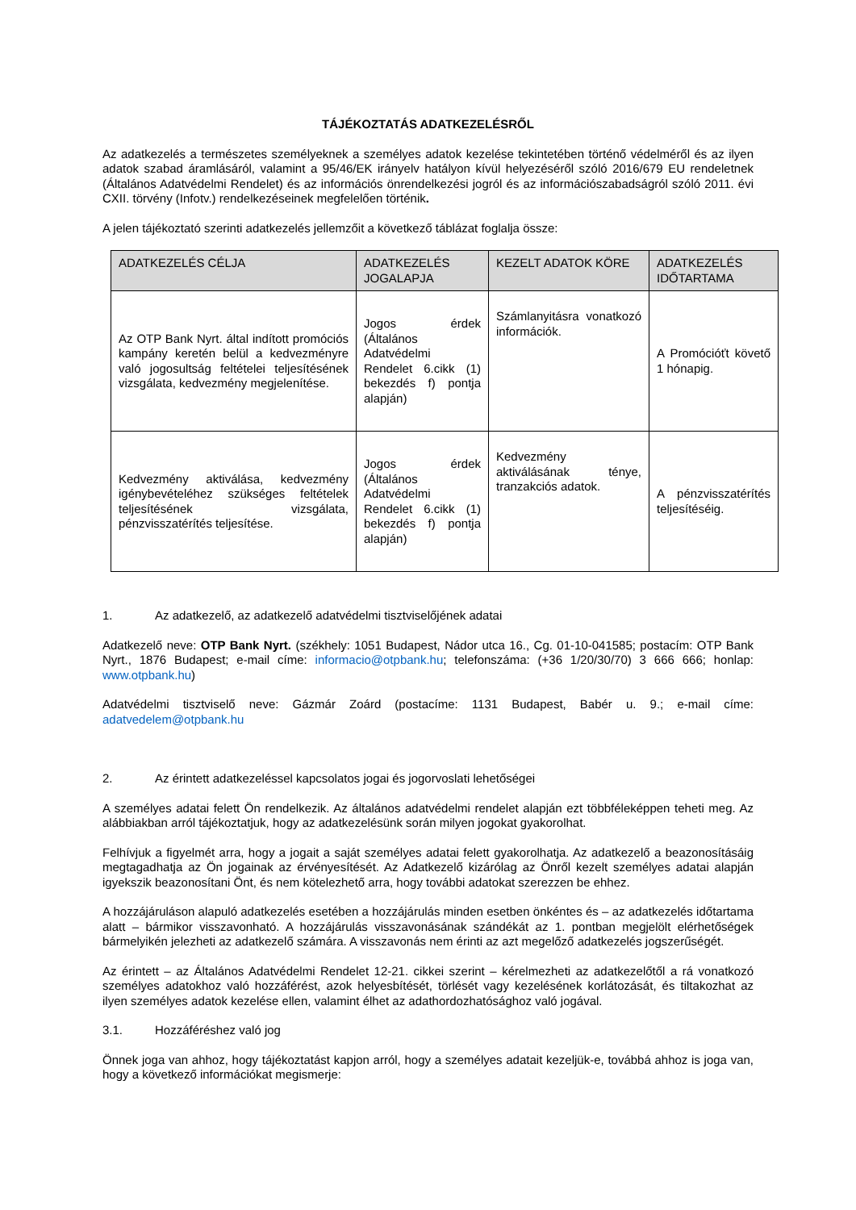TÁJÉKOZTATÁS ADATKEZELÉSRŐL
Az adatkezelés a természetes személyeknek a személyes adatok kezelése tekintetében történő védelméről és az ilyen adatok szabad áramlásáról, valamint a 95/46/EK irányelv hatályon kívül helyezéséről szóló 2016/679 EU rendeletnek (Általános Adatvédelmi Rendelet) és az információs önrendelkezési jogról és az információszabadságról szóló 2011. évi CXII. törvény (Infotv.) rendelkezéseinek megfelelően történik.
A jelen tájékoztató szerinti adatkezelés jellemzőit a következő táblázat foglalja össze:
| ADATKEZELÉS CÉLJA | ADATKEZELÉS JOGALAPJA | KEZELT ADATOK KÖRE | ADATKEZELÉS IDŐTARTAMA |
| --- | --- | --- | --- |
| Az OTP Bank Nyrt. által indított promóciós kampány keretén belül a kedvezményre való jogosultság feltételei teljesítésének vizsgálata, kedvezmény megjelenítése. | Jogos érdek (Általános Adatvédelmi Rendelet 6.cikk (1) bekezdés f) pontja alapján) | Számlanyitásra vonatkozó információk. | A Promócióťt követő 1 hónapig. |
| Kedvezmény aktiválása, kedvezmény igénybevételéhez szükséges feltételek teljesítésének vizsgálata, pénzvisszatérítés teljesítése. | Jogos érdek (Általános Adatvédelmi Rendelet 6.cikk (1) bekezdés f) pontja alapján) | Kedvezmény aktiválásának ténye, tranzakciós adatok. | A pénzvisszatérítés teljesítéséig. |
1. Az adatkezelő, az adatkezelő adatvédelmi tisztviselőjének adatai
Adatkezelő neve: OTP Bank Nyrt. (székhely: 1051 Budapest, Nádor utca 16., Cg. 01-10-041585; postacím: OTP Bank Nyrt., 1876 Budapest; e-mail címe: informacio@otpbank.hu; telefonszáma: (+36 1/20/30/70) 3 666 666; honlap: www.otpbank.hu)
Adatvédelmi tisztviselő neve: Gázmár Zoárd (postacíme: 1131 Budapest, Babér u. 9.; e-mail címe: adatvedelem@otpbank.hu
2. Az érintett adatkezeléssel kapcsolatos jogai és jogorvoslati lehetőségei
A személyes adatai felett Ön rendelkezik. Az általános adatvédelmi rendelet alapján ezt többféleképpen teheti meg. Az alábbiakban arról tájékoztatjuk, hogy az adatkezelésünk során milyen jogokat gyakorolhat.
Felhívjuk a figyelmét arra, hogy a jogait a saját személyes adatai felett gyakorolhatja. Az adatkezelő a beazonosításáig megtagadhatja az Ön jogainak az érvényesítését. Az Adatkezelő kizárólag az Önről kezelt személyes adatai alapján igyekszik beazonosítani Önt, és nem kötelezhető arra, hogy további adatokat szerezzen be ehhez.
A hozzájáruláson alapuló adatkezelés esetében a hozzájárulás minden esetben önkéntes és – az adatkezelés időtartama alatt – bármikor visszavonható. A hozzájárulás visszavonásának szándékát az 1. pontban megjelölt elérhetőségek bármelyikén jelezheti az adatkezelő számára. A visszavonás nem érinti az azt megelőző adatkezelés jogszerűségét.
Az érintett – az Általános Adatvédelmi Rendelet 12-21. cikkei szerint – kérelmezheti az adatkezelőtől a rá vonatkozó személyes adatokhoz való hozzáférést, azok helyesbítését, törlését vagy kezelésének korlátozását, és tiltakozhat az ilyen személyes adatok kezelése ellen, valamint élhet az adathordozhatósághoz való jogával.
3.1. Hozzáféréshez való jog
Önnek joga van ahhoz, hogy tájékoztatást kapjon arról, hogy a személyes adatait kezeljük-e, továbbá ahhoz is joga van, hogy a következő információkat megismerje: